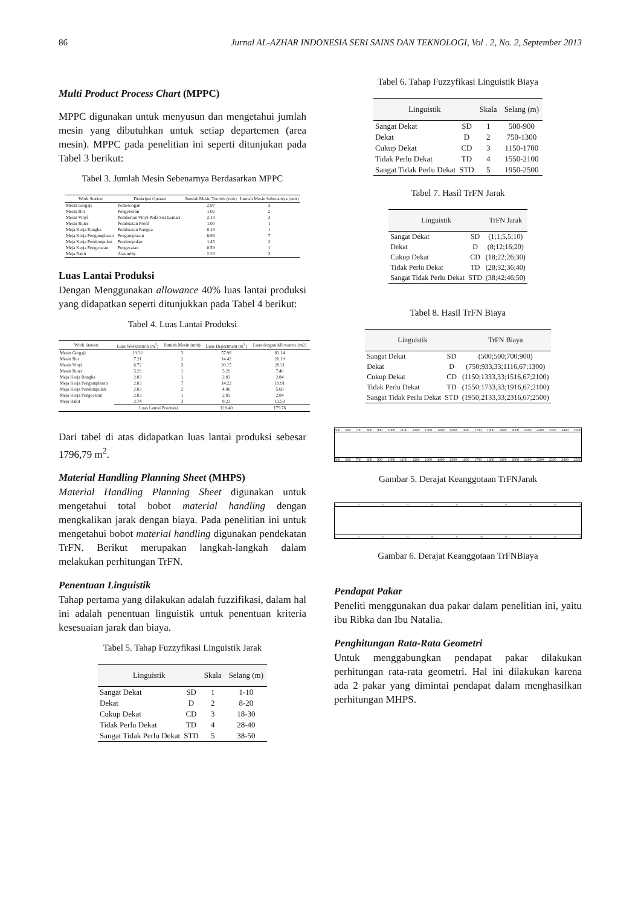86 Jurnal AL-AZHAR INDONESIA SERI SAINS DAN TEKNOLOGI, Vol . 2, No. 2, September 2013
Multi Product Process Chart (MPPC)
MPPC digunakan untuk menyusun dan mengetahui jumlah mesin yang dibutuhkan untuk setiap departemen (area mesin). MPPC pada penelitian ini seperti ditunjukan pada Tabel 3 berikut:
Tabel 3. Jumlah Mesin Sebenarnya Berdasarkan MPPC
| Work Station | Deskripsi Operasi | Jumlah Mesin Teoritis (unit) | Jumlah Mesin Sebenarnya (unit) |
| --- | --- | --- | --- |
| Mesin Gergaji | Pemotongan | 2.97 | 3 |
| Mesin Bor | Pengeboran | 1.02 | 2 |
| Mesin Vinyl | Pemberian Vinyl Pada Sisi Lemari | 2.19 | 3 |
| Mesin Ruter | Pembuatan Profil | 1.00 | 1 |
| Meja Kerja Rangka | Pembuatan Rangka | 0.19 | 1 |
| Meja Kerja Pengamplasan | Pengamplasan | 6.98 | 7 |
| Meja Kerja Pendempulan | Pendempulan | 1.45 | 2 |
| Meja Kerja Pengecatan | Pengecatan | 0.59 | 1 |
| Meja Rakit | Assembly | 2.28 | 3 |
Luas Lantai Produksi
Dengan Menggunakan allowance 40% luas lantai produksi yang didapatkan seperti ditunjukkan pada Tabel 4 berikut:
Tabel 4. Luas Lantai Produksi
| Work Station | Luas Workstation (m<sup>2</sup>) | Jumlah Mesin (unit) | Luas Department (m<sup>2</sup>) | Luas dengan Allowance (m2) |
| --- | --- | --- | --- | --- |
| Mesin Gergaji | 19.32 | 3 | 57.96 | 81.14 |
| Mesin Bor | 7.21 | 2 | 14.42 | 20.19 |
| Mesin Vinyl | 6.72 | 3 | 20.15 | 28.21 |
| Mesin Ruter | 5.29 | 1 | 5.29 | 7.40 |
| Meja Kerja Rangka | 2.03 | 1 | 2.03 | 2.84 |
| Meja Kerja Pengamplasan | 2.03 | 7 | 14.22 | 19.91 |
| Meja Kerja Pendempulan | 2.03 | 2 | 4.06 | 5.69 |
| Meja Kerja Pengecatan | 2.03 | 1 | 2.03 | 2.84 |
| Meja Rakit | 2.74 | 3 | 8.23 | 11.53 |
| | Luas Lantai Produksi | | 128.40 | 179.76 |
Dari tabel di atas didapatkan luas lantai produksi sebesar 1796,79 m<sup>2</sup>.
Material Handling Planning Sheet (MHPS)
Material Handling Planning Sheet digunakan untuk mengetahui total bobot material handling dengan mengkalikan jarak dengan biaya. Pada penelitian ini untuk mengetahui bobot material handling digunakan pendekatan TrFN. Berikut merupakan langkah-langkah dalam melakukan perhitungan TrFN.
Penentuan Linguistik
Tahap pertama yang dilakukan adalah fuzzifikasi, dalam hal ini adalah penentuan linguistik untuk penentuan kriteria kesesuaian jarak dan biaya.
Tabel 5. Tahap Fuzzyfikasi Linguistik Jarak
| Linguistik | | Skala | Selang (m) |
| --- | --- | --- | --- |
| Sangat Dekat | SD | 1 | 1-10 |
| Dekat | D | 2 | 8-20 |
| Cukup Dekat | CD | 3 | 18-30 |
| Tidak Perlu Dekat | TD | 4 | 28-40 |
| Sangat Tidak Perlu Dekat | STD | 5 | 38-50 |
Tabel 6. Tahap Fuzzyfikasi Linguistik Biaya
| Linguistik | | Skala | Selang (m) |
| --- | --- | --- | --- |
| Sangat Dekat | SD | 1 | 500-900 |
| Dekat | D | 2 | 750-1300 |
| Cukup Dekat | CD | 3 | 1150-1700 |
| Tidak Perlu Dekat | TD | 4 | 1550-2100 |
| Sangat Tidak Perlu Dekat | STD | 5 | 1950-2500 |
Tabel 7. Hasil TrFN Jarak
| Linguistik | | TrFN Jarak |
| --- | --- | --- |
| Sangat Dekat | SD | (1;1;5,5;10) |
| Dekat | D | (8;12;16;20) |
| Cukup Dekat | CD | (18;22;26;30) |
| Tidak Perlu Dekat | TD | (28;32;36;40) |
| Sangat Tidak Perlu Dekat | STD | (38;42;46;50) |
Tabel 8. Hasil TrFN Biaya
| Linguistik | | TrFN Biaya |
| --- | --- | --- |
| Sangat Dekat | SD | (500;500;700;900) |
| Dekat | D | (750;933,33;1116,67;1300) |
| Cukup Dekat | CD | (1150;1333,33;1516,67;2100) |
| Tidak Perlu Dekat | TD | (1550;1733,33;1916,67;2100) |
| Sangat Tidak Perlu Dekat | STD | (1950;2133,33;2316,67;2500) |
500 600 700 800 900 1000 1100 1200 1300 1400 1500 1600 1700 1800 1900 2000 2100 2200 2300 2400 2500
500 600 700 800 900 1000 1100 1200 1300 1400 1500 1600 1700 1800 1900 2000 2100 2200 2300 2400 2500
Gambar 5. Derajat Keanggotaan TrFNJarak
1 5 10 15 20 25 30 35 40 45 50
1 5 10 15 20 25 30 35 40 45 50
Gambar 6. Derajat Keanggotaan TrFNBiaya
Pendapat Pakar
Peneliti menggunakan dua pakar dalam penelitian ini, yaitu ibu Ribka dan Ibu Natalia.
Penghitungan Rata-Rata Geometri
Untuk menggabungkan pendapat pakar dilakukan perhitungan rata-rata geometri. Hal ini dilakukan karena ada 2 pakar yang dimintai pendapat dalam menghasilkan perhitungan MHPS.